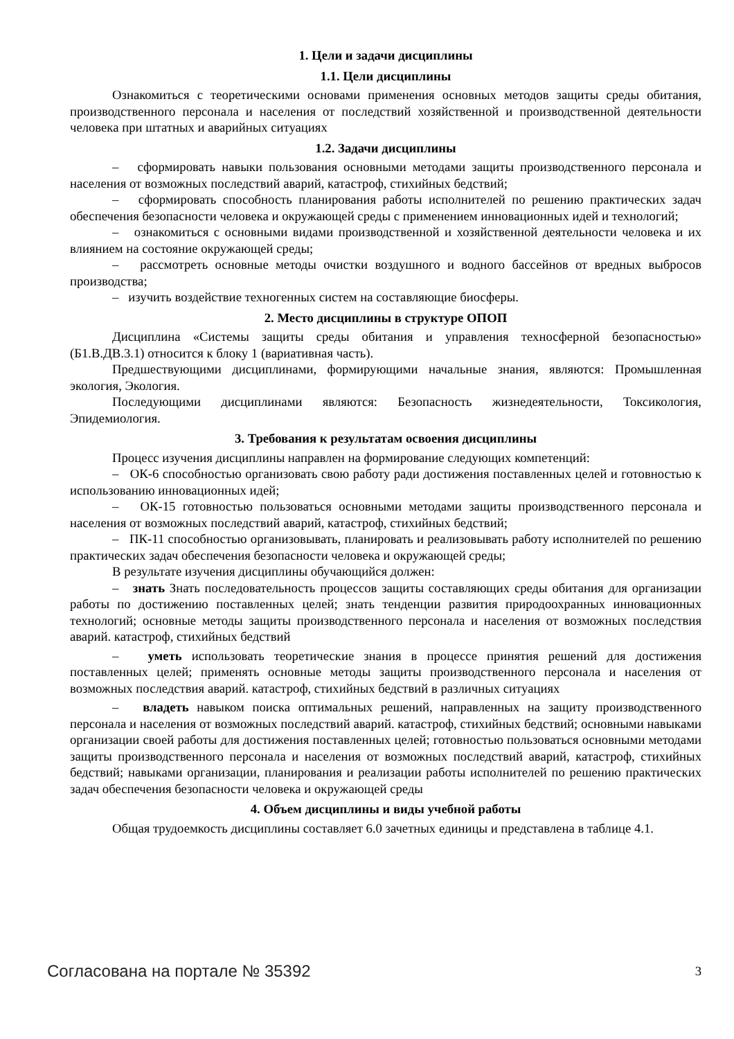1. Цели и задачи дисциплины
1.1. Цели дисциплины
Ознакомиться с теоретическими основами применения основных методов защиты среды обитания, производственного персонала и населения от последствий хозяйственной и производственной деятельности человека при штатных и аварийных ситуациях
1.2. Задачи дисциплины
– сформировать навыки пользования основными методами защиты производственного персонала и населения от возможных последствий аварий, катастроф, стихийных бедствий;
– сформировать способность планирования работы исполнителей по решению практических задач обеспечения безопасности человека и окружающей среды с применением инновационных идей и технологий;
– ознакомиться с основными видами производственной и хозяйственной деятельности человека и их влиянием на состояние окружающей среды;
– рассмотреть основные методы очистки воздушного и водного бассейнов от вредных выбросов производства;
– изучить воздействие техногенных систем на составляющие биосферы.
2. Место дисциплины в структуре ОПОП
Дисциплина «Системы защиты среды обитания и управления техносферной безопасностью» (Б1.В.ДВ.3.1) относится к блоку 1 (вариативная часть).
Предшествующими дисциплинами, формирующими начальные знания, являются: Промышленная экология, Экология.
Последующими дисциплинами являются: Безопасность жизнедеятельности, Токсикология, Эпидемиология.
3. Требования к результатам освоения дисциплины
Процесс изучения дисциплины направлен на формирование следующих компетенций:
– ОК-6 способностью организовать свою работу ради достижения поставленных целей и готовностью к использованию инновационных идей;
– ОК-15 готовностью пользоваться основными методами защиты производственного персонала и населения от возможных последствий аварий, катастроф, стихийных бедствий;
– ПК-11 способностью организовывать, планировать и реализовывать работу исполнителей по решению практических задач обеспечения безопасности человека и окружающей среды;
В результате изучения дисциплины обучающийся должен:
– знать Знать последовательность процессов защиты составляющих среды обитания для организации работы по достижению поставленных целей; знать тенденции развития природоохранных инновационных технологий; основные методы защиты производственного персонала и населения от возможных последствия аварий. катастроф, стихийных бедствий
– уметь использовать теоретические знания в процессе принятия решений для достижения поставленных целей; применять основные методы защиты производственного персонала и населения от возможных последствия аварий. катастроф, стихийных бедствий в различных ситуациях
– владеть навыком поиска оптимальных решений, направленных на защиту производственного персонала и населения от возможных последствий аварий. катастроф, стихийных бедствий; основными навыками организации своей работы для достижения поставленных целей; готовностью пользоваться основными методами защиты производственного персонала и населения от возможных последствий аварий, катастроф, стихийных бедствий; навыками организации, планирования и реализации работы исполнителей по решению практических задач обеспечения безопасности человека и окружающей среды
4. Объем дисциплины и виды учебной работы
Общая трудоемкость дисциплины составляет 6.0 зачетных единицы и представлена в таблице 4.1.
Согласована на портале № 35392 3